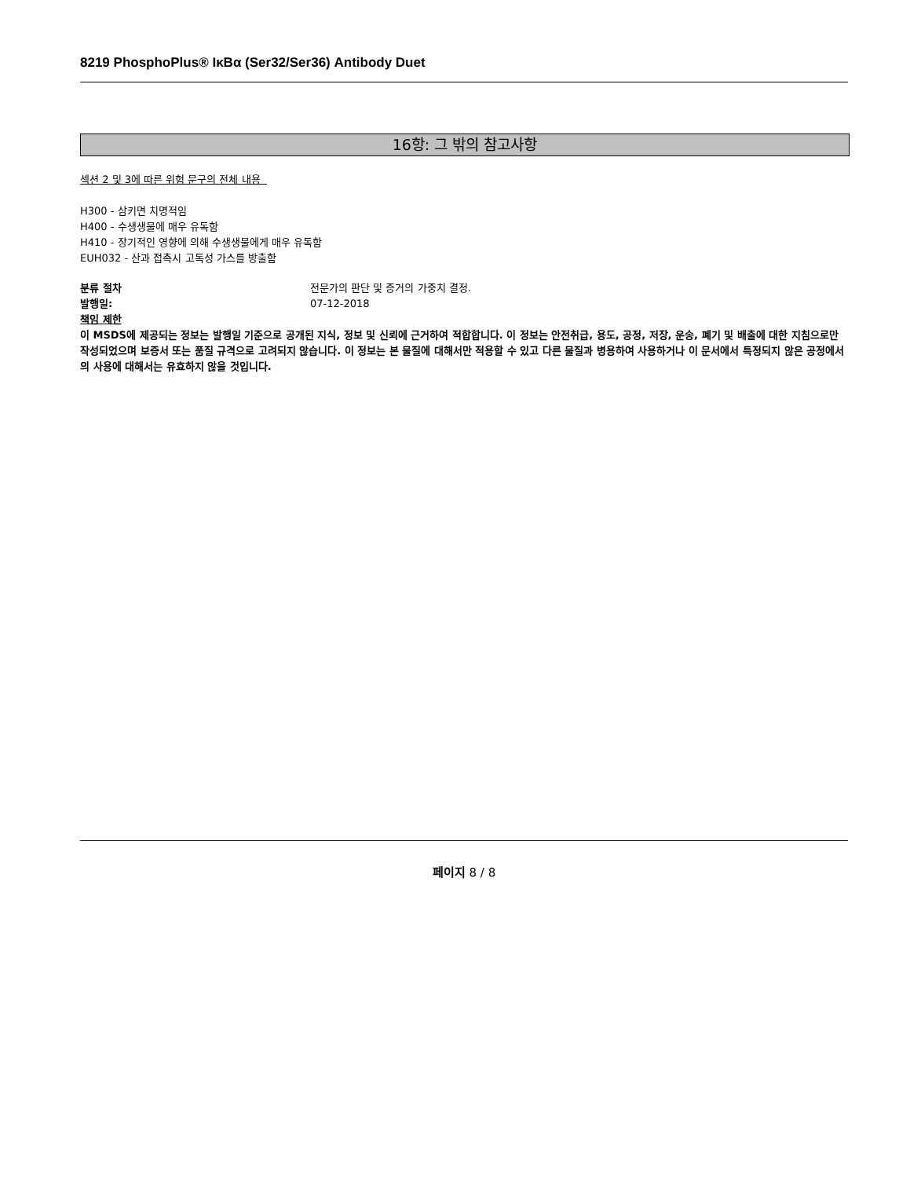8219 PhosphoPlus® IκBα (Ser32/Ser36) Antibody Duet
16항: 그 밖의 참고사항
섹션 2 및 3에 따른 위험 문구의 전체 내용
H300 - 삼키면 치명적임
H400 - 수생생물에 매우 유독함
H410 - 장기적인 영향에 의해 수생생물에게 매우 유독함
EUH032 - 산과 접촉시 고독성 가스를 방출함
분류 절차 전문가의 판단 및 증거의 가중치 결정.
발행일: 07-12-2018
책임 제한
이 MSDS에 제공되는 정보는 발행일 기준으로 공개된 지식, 정보 및 신뢰에 근거하여 적합합니다. 이 정보는 안전취급, 용도, 공정, 저장, 운송, 폐기 및 배출에 대한 지침으로만 작성되었으며 보증서 또는 품질 규격으로 고려되지 않습니다. 이 정보는 본 물질에 대해서만 적용할 수 있고 다른 물질과 병용하여 사용하거나 이 문서에서 특정되지 않은 공정에서의 사용에 대해서는 유효하지 않을 것입니다.
페이지 8 / 8